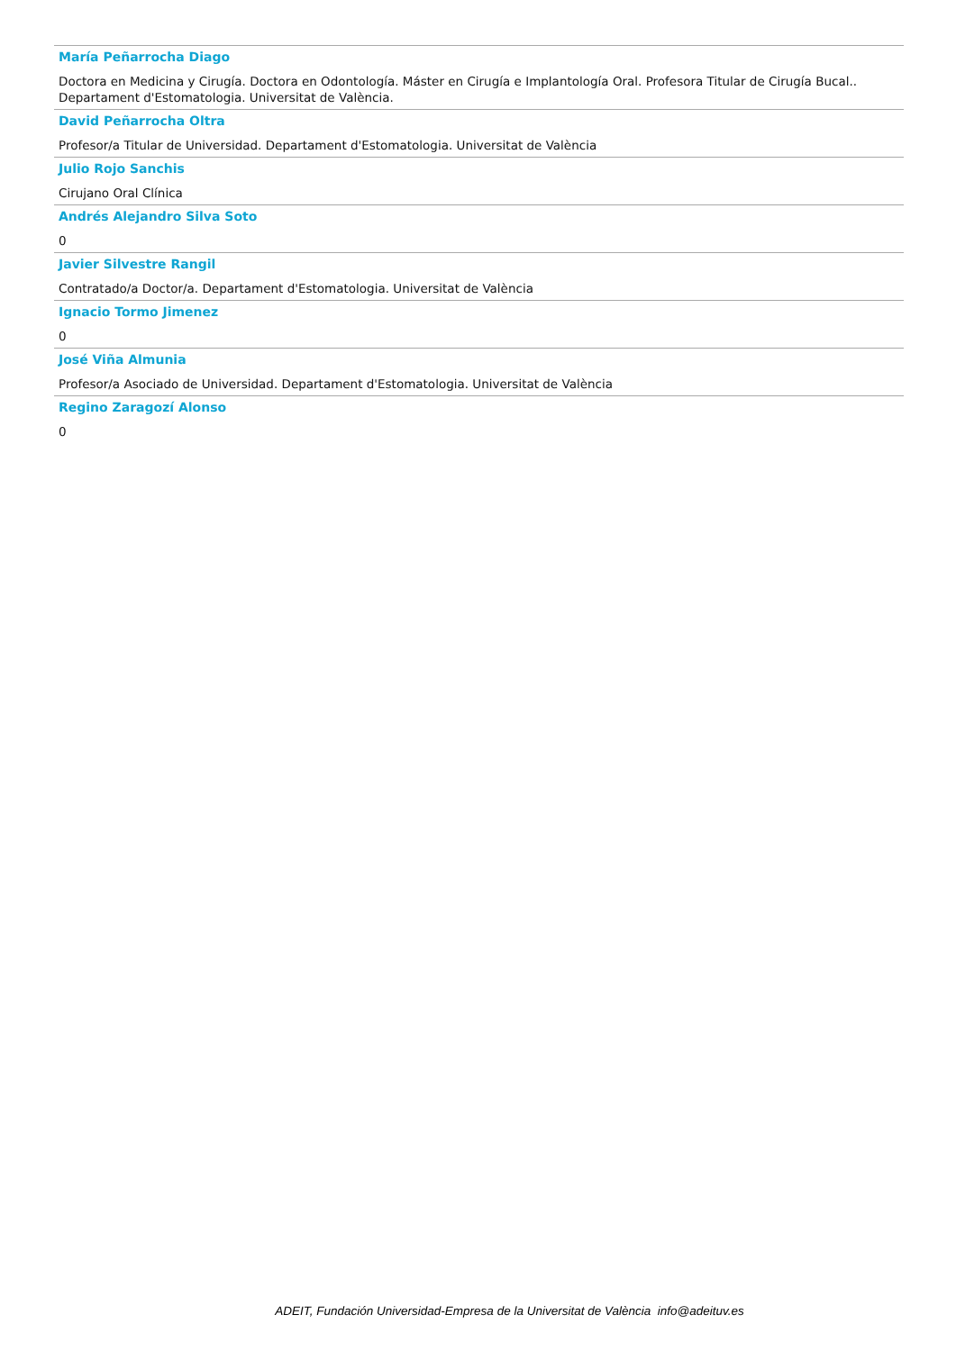María Peñarrocha Diago
Doctora en Medicina y Cirugía. Doctora en Odontología. Máster en Cirugía e Implantología Oral. Profesora Titular de Cirugía Bucal.. Departament d'Estomatologia. Universitat de València.
David Peñarrocha Oltra
Profesor/a Titular de Universidad. Departament d'Estomatologia. Universitat de València
Julio Rojo Sanchis
Cirujano Oral Clínica
Andrés Alejandro Silva Soto
0
Javier Silvestre Rangil
Contratado/a Doctor/a. Departament d'Estomatologia. Universitat de València
Ignacio Tormo Jimenez
0
José Viña Almunia
Profesor/a Asociado de Universidad. Departament d'Estomatologia. Universitat de València
Regino Zaragozí Alonso
0
ADEIT, Fundación Universidad-Empresa de la Universitat de València info@adeituv.es